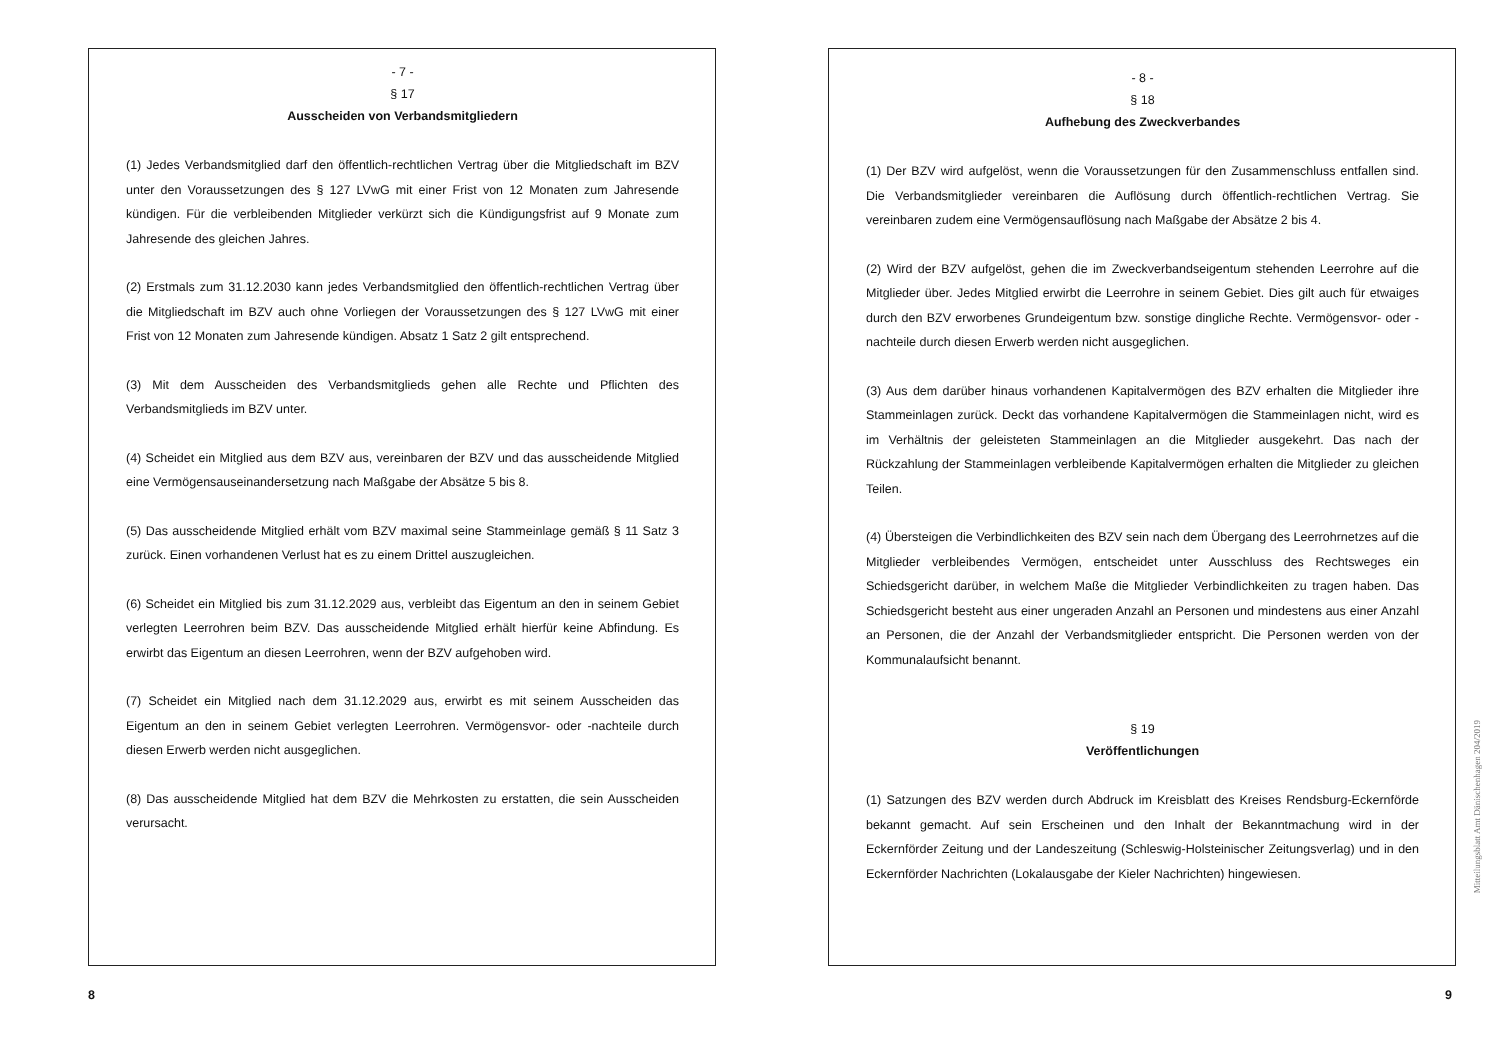- 7 -
§ 17
Ausscheiden von Verbandsmitgliedern
(1) Jedes Verbandsmitglied darf den öffentlich-rechtlichen Vertrag über die Mitgliedschaft im BZV unter den Voraussetzungen des § 127 LVwG mit einer Frist von 12 Monaten zum Jahresende kündigen. Für die verbleibenden Mitglieder verkürzt sich die Kündigungsfrist auf 9 Monate zum Jahresende des gleichen Jahres.
(2) Erstmals zum 31.12.2030 kann jedes Verbandsmitglied den öffentlich-rechtlichen Vertrag über die Mitgliedschaft im BZV auch ohne Vorliegen der Voraussetzungen des § 127 LVwG mit einer Frist von 12 Monaten zum Jahresende kündigen. Absatz 1 Satz 2 gilt entsprechend.
(3) Mit dem Ausscheiden des Verbandsmitglieds gehen alle Rechte und Pflichten des Verbandsmitglieds im BZV unter.
(4) Scheidet ein Mitglied aus dem BZV aus, vereinbaren der BZV und das ausscheidende Mitglied eine Vermögensauseinandersetzung nach Maßgabe der Absätze 5 bis 8.
(5) Das ausscheidende Mitglied erhält vom BZV maximal seine Stammeinlage gemäß § 11 Satz 3 zurück. Einen vorhandenen Verlust hat es zu einem Drittel auszugleichen.
(6) Scheidet ein Mitglied bis zum 31.12.2029 aus, verbleibt das Eigentum an den in seinem Gebiet verlegten Leerrohren beim BZV. Das ausscheidende Mitglied erhält hierfür keine Abfindung. Es erwirbt das Eigentum an diesen Leerrohren, wenn der BZV aufgehoben wird.
(7) Scheidet ein Mitglied nach dem 31.12.2029 aus, erwirbt es mit seinem Ausscheiden das Eigentum an den in seinem Gebiet verlegten Leerrohren. Vermögensvor- oder -nachteile durch diesen Erwerb werden nicht ausgeglichen.
(8) Das ausscheidende Mitglied hat dem BZV die Mehrkosten zu erstatten, die sein Ausscheiden verursacht.
- 8 -
§ 18
Aufhebung des Zweckverbandes
(1) Der BZV wird aufgelöst, wenn die Voraussetzungen für den Zusammenschluss entfallen sind. Die Verbandsmitglieder vereinbaren die Auflösung durch öffentlich-rechtlichen Vertrag. Sie vereinbaren zudem eine Vermögensauflösung nach Maßgabe der Absätze 2 bis 4.
(2) Wird der BZV aufgelöst, gehen die im Zweckverbandseigentum stehenden Leerrohre auf die Mitglieder über. Jedes Mitglied erwirbt die Leerrohre in seinem Gebiet. Dies gilt auch für etwaiges durch den BZV erworbenes Grundeigentum bzw. sonstige dingliche Rechte. Vermögensvor- oder -nachteile durch diesen Erwerb werden nicht ausgeglichen.
(3) Aus dem darüber hinaus vorhandenen Kapitalvermögen des BZV erhalten die Mitglieder ihre Stammeinlagen zurück. Deckt das vorhandene Kapitalvermögen die Stammeinlagen nicht, wird es im Verhältnis der geleisteten Stammeinlagen an die Mitglieder ausgekehrt. Das nach der Rückzahlung der Stammeinlagen verbleibende Kapitalvermögen erhalten die Mitglieder zu gleichen Teilen.
(4) Übersteigen die Verbindlichkeiten des BZV sein nach dem Übergang des Leerrohrnetzes auf die Mitglieder verbleibendes Vermögen, entscheidet unter Ausschluss des Rechtsweges ein Schiedsgericht darüber, in welchem Maße die Mitglieder Verbindlichkeiten zu tragen haben. Das Schiedsgericht besteht aus einer ungeraden Anzahl an Personen und mindestens aus einer Anzahl an Personen, die der Anzahl der Verbandsmitglieder entspricht. Die Personen werden von der Kommunalaufsicht benannt.
§ 19
Veröffentlichungen
(1) Satzungen des BZV werden durch Abdruck im Kreisblatt des Kreises Rendsburg-Eckernförde bekannt gemacht. Auf sein Erscheinen und den Inhalt der Bekanntmachung wird in der Eckernförder Zeitung und der Landeszeitung (Schleswig-Holsteinischer Zeitungsverlag) und in den Eckernförder Nachrichten (Lokalausgabe der Kieler Nachrichten) hingewiesen.
8 9
Mitteilungsblatt Amt Dänischenhagen 204/2019